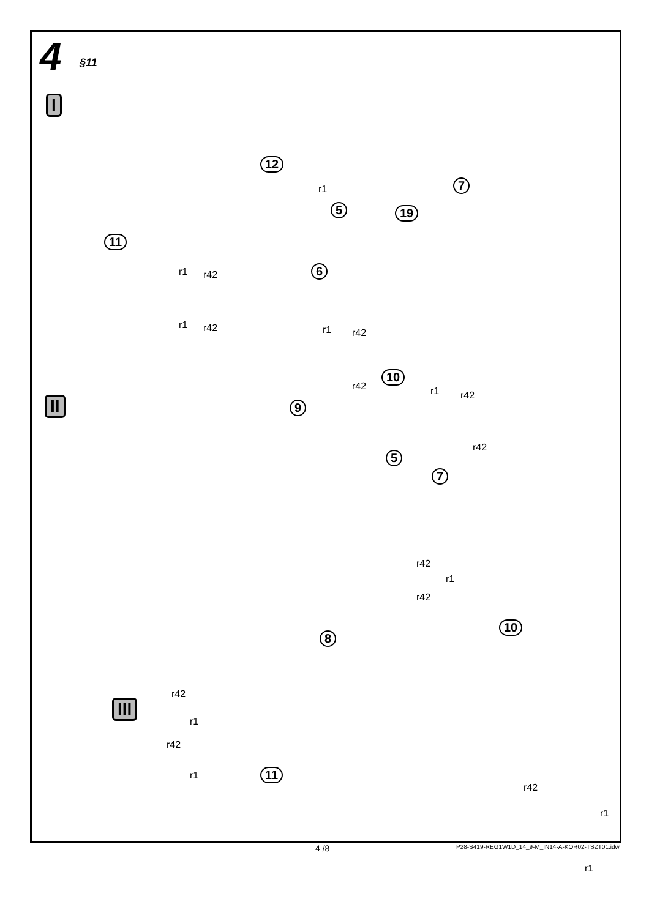4 §11
I
12
r1 7
5 19
11
r1 r42 6
r1 r42 r1 r42
10
r42 r1 r42
II 9
r42
5
7
r42
r1
r42
8
10
r42
III
r1
r42
r1 11
r42
r1
r1
4 /8
P28-S419-REG1W1D_14_9-M_IN14-A-KOR02-TSZT01.idw